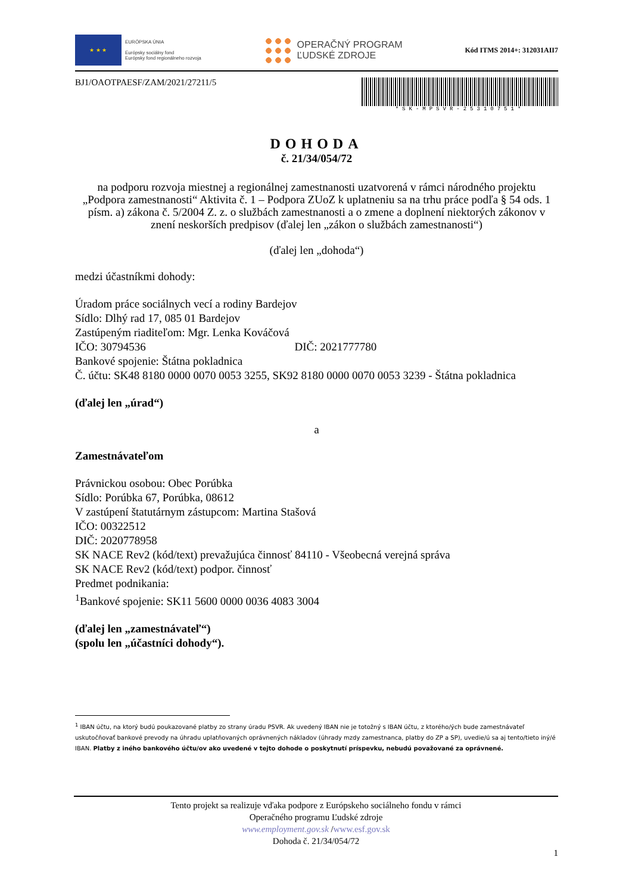★ ★ ★
EURÓPSKA ÚNIA
Európsky sociálny fond
Európsky fond regionálneho rozvoja
OPERAČNÝ PROGRAM
ĽUDSKÉ ZDROJE
Kód ITMS 2014+: 312031AII7
BJ1/OAOTPAESF/ZAM/2021/27211/5
*SK-MPSVR-25310751*
DOHODA
č. 21/34/054/72
na podporu rozvoja miestnej a regionálnej zamestnanosti uzatvorená v rámci národného projektu „Podpora zamestnanosti“ Aktivita č. 1 – Podpora ZUoZ k uplatneniu sa na trhu práce podľa § 54 ods. 1 písm. a) zákona č. 5/2004 Z. z. o službách zamestnanosti a o zmene a doplnení niektorých zákonov v znení neskorších predpisov (ďalej len „zákon o službách zamestnanosti“)
(ďalej len „dohoda“)
medzi účastníkmi dohody:
Úradom práce sociálnych vecí a rodiny Bardejov
Sídlo: Dlhý rad 17, 085 01 Bardejov
Zastúpeným riaditeľom: Mgr. Lenka Kováčová
IČO: 30794536 DIČ: 2021777780
Bankové spojenie: Štátna pokladnica
Č. účtu: SK48 8180 0000 0070 0053 3255, SK92 8180 0000 0070 0053 3239 - Štátna pokladnica
(ďalej len „úrad“)
a
Zamestnávateľom
Právnickou osobou: Obec Porúbka
Sídlo: Porúbka 67, Porúbka, 08612
V zastúpení štatutárnym zástupcom: Martina Stašová
IČO: 00322512
DIČ: 2020778958
SK NACE Rev2 (kód/text) prevažujúca činnosť 84110 - Všeobecná verejná správa
SK NACE Rev2 (kód/text) podpor. činnosť
Predmet podnikania:
<sup>1</sup> Bankové spojenie: SK11 5600 0000 0036 4083 3004
(ďalej len „zamestnávateľ“)
(spolu len „účastníci dohody“).
<sup>1</sup> IBAN účtu, na ktorý budú poukazované platby zo strany úradu PSVR. Ak uvedený IBAN nie je totožný s IBAN účtu, z ktorého/ých bude zamestnávateľ uskutočňovať bankové prevody na úhradu uplatňovaných oprávnených nákladov (úhrady mzdy zamestnanca, platby do ZP a SP), uvedie/ú sa aj tento/tieto iný/é IBAN. Platby z iného bankového účtu/ov ako uvedené v tejto dohode o poskytnutí príspevku, nebudú považované za oprávnené.
Tento projekt sa realizuje vďaka podpore z Európskeho sociálneho fondu v rámci
Operačného programu Ľudské zdroje
www.employment.gov.sk /www.esf.gov.sk
Dohoda č. 21/34/054/72
1